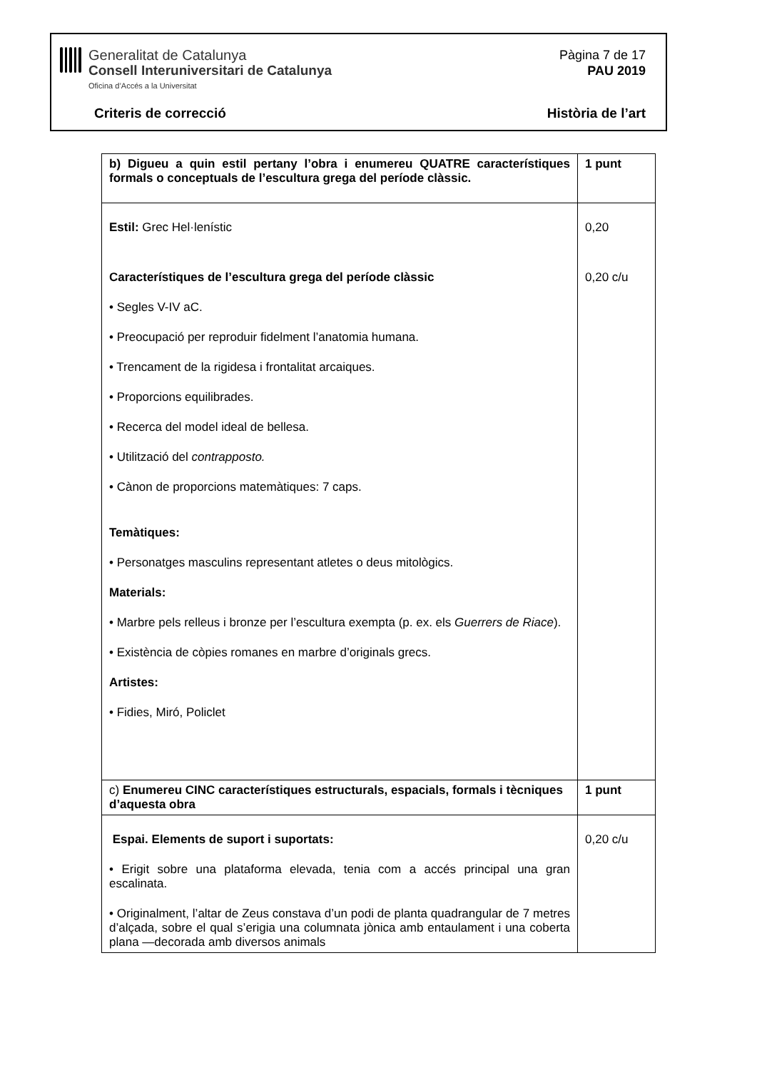Generalitat de Catalunya
Consell Interuniversitari de Catalunya
Oficina d’Accés a la Universitat
Pàgina 7 de 17
PAU 2019
Criteris de correcció Història de l’art
| b) Digueu a quin estil pertany l’obra i enumereu QUATRE característiques formals o conceptuals de l’escultura grega del període clàssic. | 1 punt |
| Estil: Grec Hel·lenístic Característiques de l’escultura grega del període clàssic • Segles V-IV aC. • Preocupació per reproduir fidelment l’anatomia humana. • Trencament de la rigidesa i frontalitat arcaiques. • Proporcions equilibrades. • Recerca del model ideal de bellesa. • Utilització del contrapposto. • Cànon de proporcions matemàtiques: 7 caps. Temàtiques: • Personatges masculins representant atletes o deus mitològics. Materials: • Marbre pels relleus i bronze per l’escultura exempta (p. ex. els Guerrers de Riace ). • Existència de còpies romanes en marbre d’originals grecs. Artistes: • Fidies, Miró, Policlet | 0,20 0,20 c/u |
| c) Enumereu CINC característiques estructurals, espacials, formals i tècniques d’aquesta obra | 1 punt |
| Espai. Elements de suport i suportats: • Erigit sobre una plataforma elevada, tenia com a accés principal una gran escalinata. • Originalment, l’altar de Zeus constava d’un podi de planta quadrangular de 7 metres d’alçada, sobre el qual s’erigia una columnata jònica amb entaulament i una coberta plana —decorada amb diversos animals | 0,20 c/u |